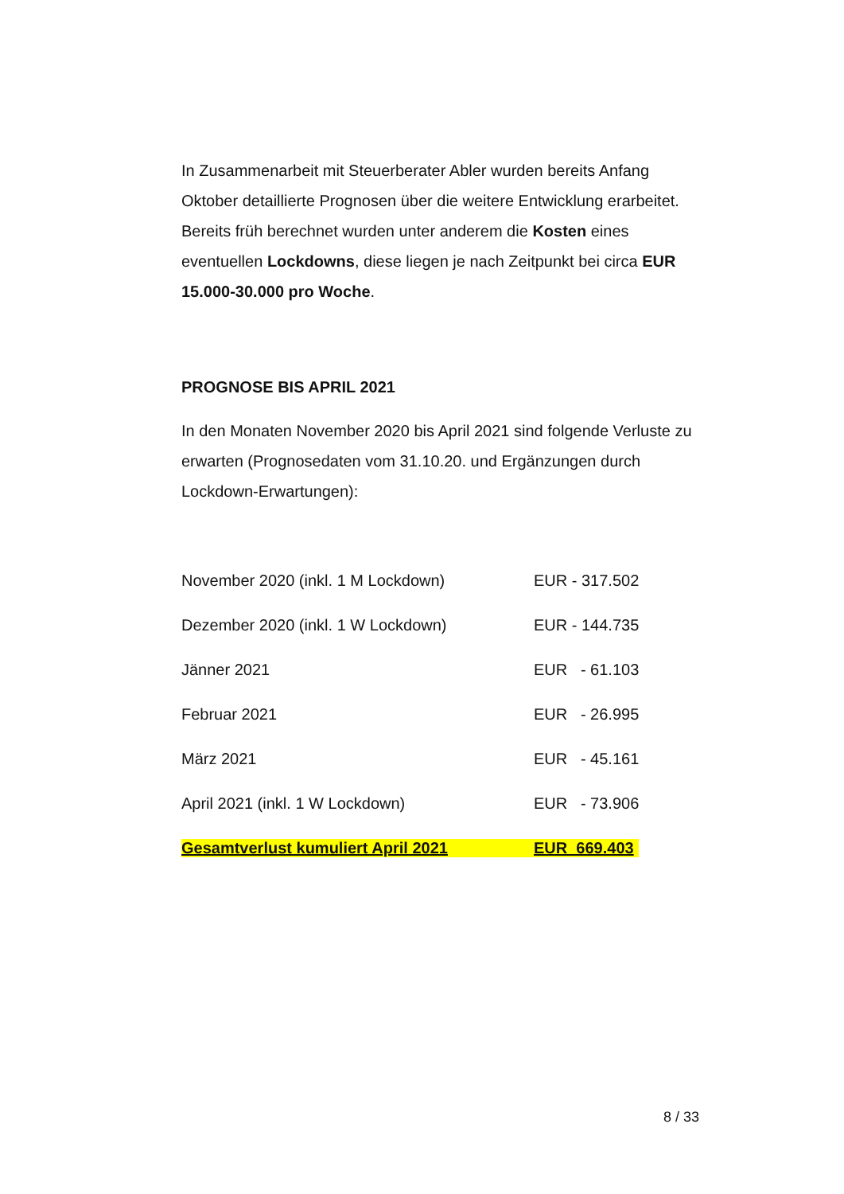In Zusammenarbeit mit Steuerberater Abler wurden bereits Anfang Oktober detaillierte Prognosen über die weitere Entwicklung erarbeitet. Bereits früh berechnet wurden unter anderem die Kosten eines eventuellen Lockdowns, diese liegen je nach Zeitpunkt bei circa EUR 15.000-30.000 pro Woche.
PROGNOSE BIS APRIL 2021
In den Monaten November 2020 bis April 2021 sind folgende Verluste zu erwarten (Prognosedaten vom 31.10.20. und Ergänzungen durch Lockdown-Erwartungen):
| November 2020 (inkl. 1 M Lockdown) | EUR - 317.502 |
| Dezember 2020 (inkl. 1 W Lockdown) | EUR - 144.735 |
| Jänner 2021 | EUR - 61.103 |
| Februar 2021 | EUR - 26.995 |
| März 2021 | EUR - 45.161 |
| April 2021 (inkl. 1 W Lockdown) | EUR - 73.906 |
| Gesamtverlust kumuliert April 2021 | EUR 669.403 |
8 / 33